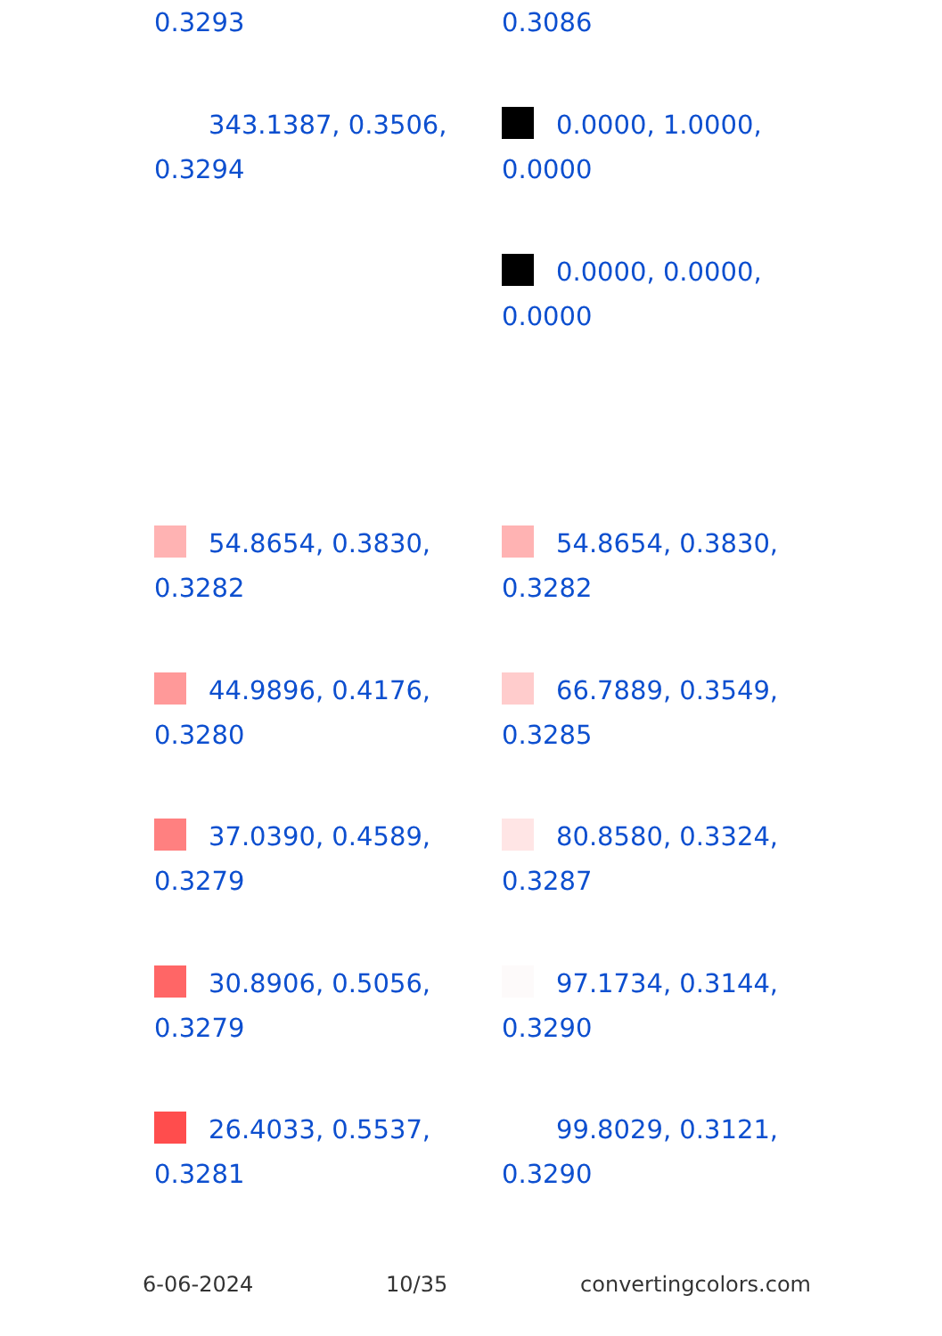0.3293 0.3086
343.1387, 0.3506, 0.3294
0.0000, 1.0000, 0.0000
0.0000, 0.0000, 0.0000
54.8654, 0.3830, 0.3282
54.8654, 0.3830, 0.3282
44.9896, 0.4176, 0.3280
66.7889, 0.3549, 0.3285
37.0390, 0.4589, 0.3279
80.8580, 0.3324, 0.3287
30.8906, 0.5056, 0.3279
97.1734, 0.3144, 0.3290
26.4033, 0.5537, 0.3281
99.8029, 0.3121, 0.3290
6-06-2024 10/35 convertingcolors.com